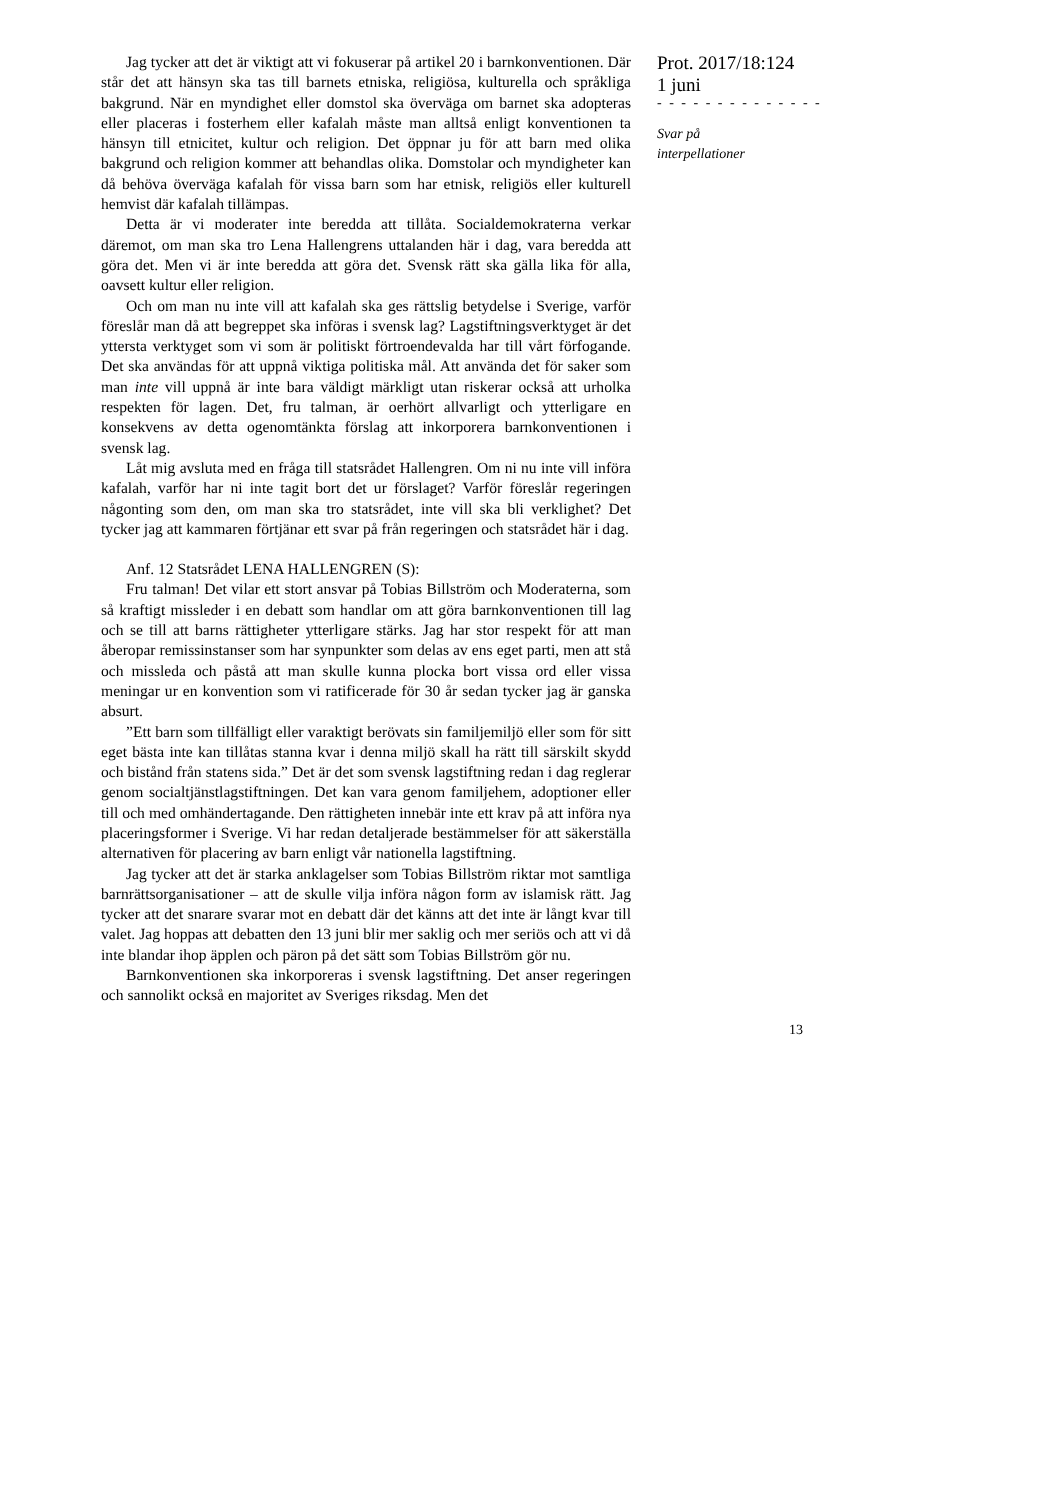Jag tycker att det är viktigt att vi fokuserar på artikel 20 i barnkonventionen. Där står det att hänsyn ska tas till barnets etniska, religiösa, kulturella och språkliga bakgrund. När en myndighet eller domstol ska överväga om barnet ska adopteras eller placeras i fosterhem eller kafalah måste man alltså enligt konventionen ta hänsyn till etnicitet, kultur och religion. Det öppnar ju för att barn med olika bakgrund och religion kommer att behandlas olika. Domstolar och myndigheter kan då behöva överväga kafalah för vissa barn som har etnisk, religiös eller kulturell hemvist där kafalah tillämpas.
Detta är vi moderater inte beredda att tillåta. Socialdemokraterna verkar däremot, om man ska tro Lena Hallengrens uttalanden här i dag, vara beredda att göra det. Men vi är inte beredda att göra det. Svensk rätt ska gälla lika för alla, oavsett kultur eller religion.
Och om man nu inte vill att kafalah ska ges rättslig betydelse i Sverige, varför föreslår man då att begreppet ska införas i svensk lag? Lagstiftningsverktyget är det yttersta verktyget som vi som är politiskt förtroendevalda har till vårt förfogande. Det ska användas för att uppnå viktiga politiska mål. Att använda det för saker som man inte vill uppnå är inte bara väldigt märkligt utan riskerar också att urholka respekten för lagen. Det, fru talman, är oerhört allvarligt och ytterligare en konsekvens av detta ogenomtänkta förslag att inkorporera barnkonventionen i svensk lag.
Låt mig avsluta med en fråga till statsrådet Hallengren. Om ni nu inte vill införa kafalah, varför har ni inte tagit bort det ur förslaget? Varför föreslår regeringen någonting som den, om man ska tro statsrådet, inte vill ska bli verklighet? Det tycker jag att kammaren förtjänar ett svar på från regeringen och statsrådet här i dag.
Anf. 12 Statsrådet LENA HALLENGREN (S):
Fru talman! Det vilar ett stort ansvar på Tobias Billström och Moderaterna, som så kraftigt missleder i en debatt som handlar om att göra barnkonventionen till lag och se till att barns rättigheter ytterligare stärks. Jag har stor respekt för att man åberopar remissinstanser som har synpunkter som delas av ens eget parti, men att stå och missleda och påstå att man skulle kunna plocka bort vissa ord eller vissa meningar ur en konvention som vi ratificerade för 30 år sedan tycker jag är ganska absurt.
”Ett barn som tillfälligt eller varaktigt berövats sin familjemiljö eller som för sitt eget bästa inte kan tillåtas stanna kvar i denna miljö skall ha rätt till särskilt skydd och bistånd från statens sida.” Det är det som svensk lagstiftning redan i dag reglerar genom socialtjänstlagstiftningen. Det kan vara genom familjehem, adoptioner eller till och med omhändertagande. Den rättigheten innebär inte ett krav på att införa nya placeringsformer i Sverige. Vi har redan detaljerade bestämmelser för att säkerställa alternativen för placering av barn enligt vår nationella lagstiftning.
Jag tycker att det är starka anklagelser som Tobias Billström riktar mot samtliga barnrättsorganisationer – att de skulle vilja införa någon form av islamisk rätt. Jag tycker att det snarare svarar mot en debatt där det känns att det inte är långt kvar till valet. Jag hoppas att debatten den 13 juni blir mer saklig och mer seriös och att vi då inte blandar ihop äpplen och päron på det sätt som Tobias Billström gör nu.
Barnkonventionen ska inkorporeras i svensk lagstiftning. Det anser regeringen och sannolikt också en majoritet av Sveriges riksdag. Men det
Prot. 2017/18:124
1 juni
- - - - - - - - - - - - - -
Svar på
interpellationer
13